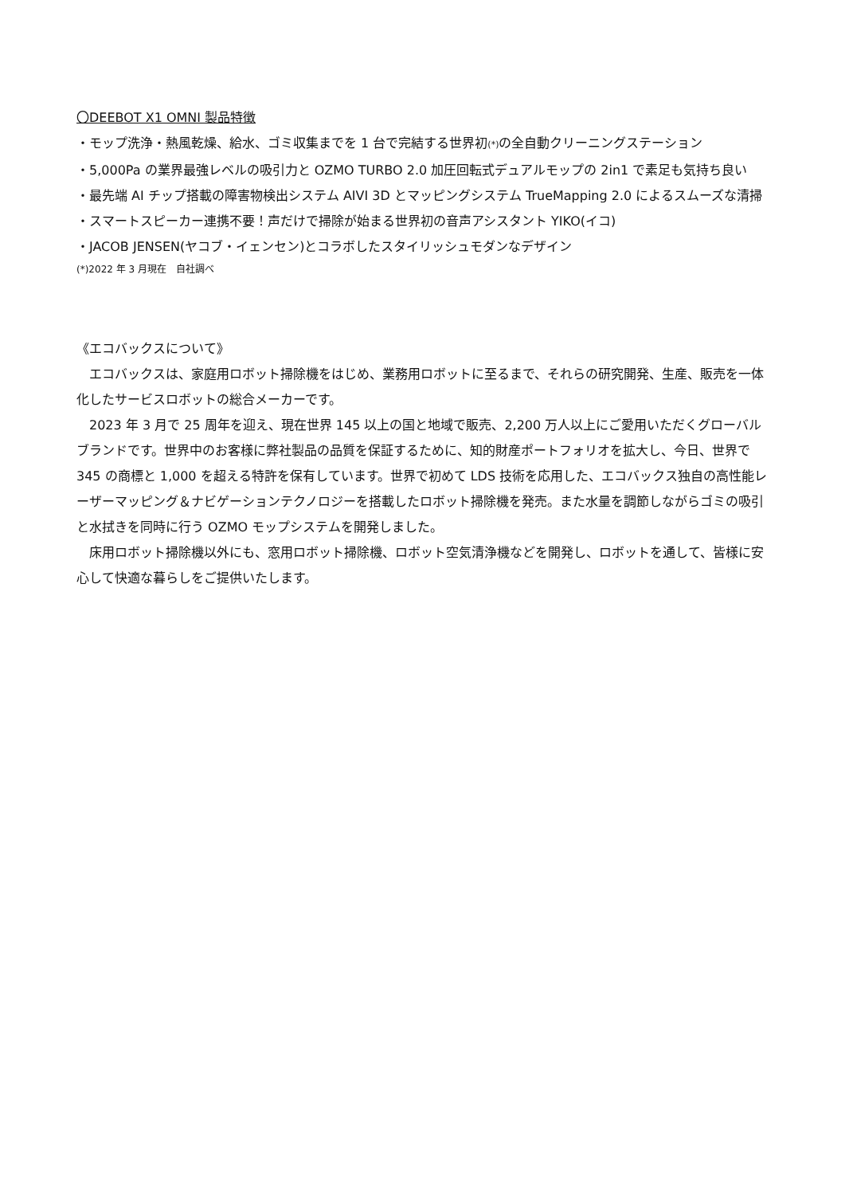〇DEEBOT X1 OMNI 製品特徴
・モップ洗浄・熱風乾燥、給水、ゴミ収集までを 1 台で完結する世界初(*) の全自動クリーニングステーション
・5,000Pa の業界最強レベルの吸引力と OZMO TURBO 2.0 加圧回転式デュアルモップの 2in1 で素足も気持ち良い
・最先端 AI チップ搭載の障害物検出システム AIVI 3D とマッピングシステム TrueMapping 2.0 によるスムーズな清掃
・スマートスピーカー連携不要！声だけで掃除が始まる世界初の音声アシスタント YIKO(イコ)
・JACOB JENSEN(ヤコブ・イェンセン)とコラボしたスタイリッシュモダンなデザイン
(*)2022 年 3 月現在　自社調べ
《エコバックスについて》
エコバックスは、家庭用ロボット掃除機をはじめ、業務用ロボットに至るまで、それらの研究開発、生産、販売を一体化したサービスロボットの総合メーカーです。
2023 年 3 月で 25 周年を迎え、現在世界 145 以上の国と地域で販売、2,200 万人以上にご愛用いただくグローバルブランドです。世界中のお客様に弊社製品の品質を保証するために、知的財産ポートフォリオを拡大し、今日、世界で 345 の商標と 1,000 を超える特許を保有しています。世界で初めて LDS 技術を応用した、エコバックス独自の高性能レーザーマッピング＆ナビゲーションテクノロジーを搭載したロボット掃除機を発売。また水量を調節しながらゴミの吸引と水拭きを同時に行う OZMO モップシステムを開発しました。
床用ロボット掃除機以外にも、窓用ロボット掃除機、ロボット空気清浄機などを開発し、ロボットを通して、皆様に安心して快適な暮らしをご提供いたします。